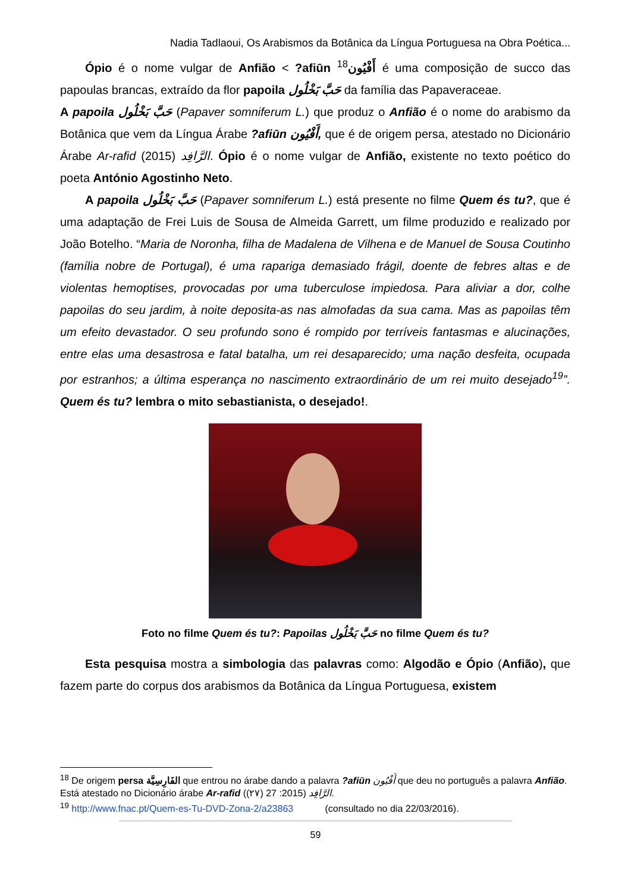Nadia Tadlaoui, Os Arabismos da Botânica da Língua Portuguesa na Obra Poética...
Ópio é o nome vulgar de Anfião < ?afiūn <sup>18</sup>أَفْيُون é uma composição de succo das papoulas brancas, extraído da flor papoila حَبَّ بَخْلُول da família das Papaveraceae.
A papoila حَبَّ بَخْلُول (Papaver somniferum L.) que produz o Anfião é o nome do arabismo da Botânica que vem da Língua Árabe ?afiūn أَفْيُون, que é de origem persa, atestado no Dicionário Árabe Ar-rafid الرَّافِد (2015). Ópio é o nome vulgar de Anfião, existente no texto poético do poeta António Agostinho Neto.
A papoila حَبَّ بَخْلُول (Papaver somniferum L.) está presente no filme Quem és tu?, que é uma adaptação de Frei Luis de Sousa de Almeida Garrett, um filme produzido e realizado por João Botelho. “Maria de Noronha, filha de Madalena de Vilhena e de Manuel de Sousa Coutinho (família nobre de Portugal), é uma rapariga demasiado frágil, doente de febres altas e de violentas hemoptises, provocadas por uma tuberculose impiedosa. Para aliviar a dor, colhe papoilas do seu jardim, à noite deposita-as nas almofadas da sua cama. Mas as papoilas têm um efeito devastador. O seu profundo sono é rompido por terríveis fantasmas e alucinações, entre elas uma desastrosa e fatal batalha, um rei desaparecido; uma nação desfeita, ocupada por estranhos; a última esperança no nascimento extraordinário de um rei muito desejado<sup>19</sup>”. Quem és tu? lembra o mito sebastianista, o desejado!.
Foto no filme Quem és tu?: Papoilas حَبَّ بَخْلُول no filme Quem és tu?
Esta pesquisa mostra a simbologia das palavras como: Algodão e Ópio (Anfião), que fazem parte do corpus dos arabismos da Botânica da Língua Portuguesa, existem
<sup>18</sup> De origem persa الفَارِسِيَّة que entrou no árabe dando a palavra ?afiūn أَفْيُون que deu no português a palavra Anfião. Está atestado no Dicionário árabe Ar-rafid الرَّافِد (2015: 27 (٢٧)).
<sup>19</sup> http://www.fnac.pt/Quem-es-Tu-DVD-Zona-2/a23863 (consultado no dia 22/03/2016).
59